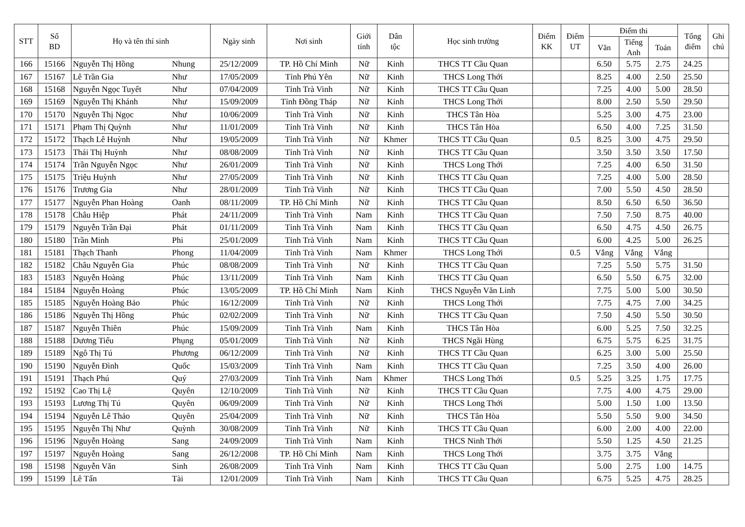| STT | Số BD | Họ và tên thí sinh | | Ngày sinh | Nơi sinh | Giới tính | Dân tộc | Học sinh trường | Điểm KK | Điểm UT | Điểm thi | | | Tổng điểm | Ghi chú |
| --- | --- | --- | --- | --- | --- | --- | --- | --- | --- | --- | --- | --- | --- | --- | --- |
| | | | | | | | | | | | Văn | Tiếng Anh | Toán | | |
| 166 | 15166 | Nguyễn Thị Hồng | Nhung | 25/12/2009 | TP. Hồ Chí Minh | Nữ | Kinh | THCS TT Cầu Quan | | | 6.50 | 5.75 | 2.75 | 24.25 | |
| 167 | 15167 | Lê Trần Gia | Như | 17/05/2009 | Tỉnh Phú Yên | Nữ | Kinh | THCS Long Thới | | | 8.25 | 4.00 | 2.50 | 25.50 | |
| 168 | 15168 | Nguyễn Ngọc Tuyết | Như | 07/04/2009 | Tỉnh Trà Vinh | Nữ | Kinh | THCS TT Cầu Quan | | | 7.25 | 4.00 | 5.00 | 28.50 | |
| 169 | 15169 | Nguyễn Thị Khánh | Như | 15/09/2009 | Tỉnh Đồng Tháp | Nữ | Kinh | THCS Long Thới | | | 8.00 | 2.50 | 5.50 | 29.50 | |
| 170 | 15170 | Nguyễn Thị Ngọc | Như | 10/06/2009 | Tỉnh Trà Vinh | Nữ | Kinh | THCS Tân Hòa | | | 5.25 | 3.00 | 4.75 | 23.00 | |
| 171 | 15171 | Phạm Thị Quỳnh | Như | 11/01/2009 | Tỉnh Trà Vinh | Nữ | Kinh | THCS Tân Hòa | | | 6.50 | 4.00 | 7.25 | 31.50 | |
| 172 | 15172 | Thạch Lê Huỳnh | Như | 19/05/2009 | Tỉnh Trà Vinh | Nữ | Khmer | THCS TT Cầu Quan | | 0.5 | 8.25 | 3.00 | 4.75 | 29.50 | |
| 173 | 15173 | Thái Thị Huỳnh | Như | 08/08/2009 | Tỉnh Trà Vinh | Nữ | Kinh | THCS TT Cầu Quan | | | 3.50 | 3.50 | 3.50 | 17.50 | |
| 174 | 15174 | Trần Nguyễn Ngọc | Như | 26/01/2009 | Tỉnh Trà Vinh | Nữ | Kinh | THCS Long Thới | | | 7.25 | 4.00 | 6.50 | 31.50 | |
| 175 | 15175 | Triệu Huỳnh | Như | 27/05/2009 | Tỉnh Trà Vinh | Nữ | Kinh | THCS TT Cầu Quan | | | 7.25 | 4.00 | 5.00 | 28.50 | |
| 176 | 15176 | Trương Gia | Như | 28/01/2009 | Tỉnh Trà Vinh | Nữ | Kinh | THCS TT Cầu Quan | | | 7.00 | 5.50 | 4.50 | 28.50 | |
| 177 | 15177 | Nguyễn Phan Hoàng | Oanh | 08/11/2009 | TP. Hồ Chí Minh | Nữ | Kinh | THCS TT Cầu Quan | | | 8.50 | 6.50 | 6.50 | 36.50 | |
| 178 | 15178 | Châu Hiệp | Phát | 24/11/2009 | Tỉnh Trà Vinh | Nam | Kinh | THCS TT Cầu Quan | | | 7.50 | 7.50 | 8.75 | 40.00 | |
| 179 | 15179 | Nguyễn Trần Đại | Phát | 01/11/2009 | Tỉnh Trà Vinh | Nam | Kinh | THCS TT Cầu Quan | | | 6.50 | 4.75 | 4.50 | 26.75 | |
| 180 | 15180 | Trần Minh | Phi | 25/01/2009 | Tỉnh Trà Vinh | Nam | Kinh | THCS TT Cầu Quan | | | 6.00 | 4.25 | 5.00 | 26.25 | |
| 181 | 15181 | Thạch Thanh | Phong | 11/04/2009 | Tỉnh Trà Vinh | Nam | Khmer | THCS Long Thới | | 0.5 | Vắng | Vắng | Vắng | | |
| 182 | 15182 | Châu Nguyễn Gia | Phúc | 08/08/2009 | Tỉnh Trà Vinh | Nữ | Kinh | THCS TT Cầu Quan | | | 7.25 | 5.50 | 5.75 | 31.50 | |
| 183 | 15183 | Nguyễn Hoàng | Phúc | 13/11/2009 | Tỉnh Trà Vinh | Nam | Kinh | THCS TT Cầu Quan | | | 6.50 | 5.50 | 6.75 | 32.00 | |
| 184 | 15184 | Nguyễn Hoàng | Phúc | 13/05/2009 | TP. Hồ Chí Minh | Nam | Kinh | THCS Nguyễn Văn Linh | | | 7.75 | 5.00 | 5.00 | 30.50 | |
| 185 | 15185 | Nguyễn Hoàng Bảo | Phúc | 16/12/2009 | Tỉnh Trà Vinh | Nữ | Kinh | THCS Long Thới | | | 7.75 | 4.75 | 7.00 | 34.25 | |
| 186 | 15186 | Nguyễn Thị Hồng | Phúc | 02/02/2009 | Tỉnh Trà Vinh | Nữ | Kinh | THCS TT Cầu Quan | | | 7.50 | 4.50 | 5.50 | 30.50 | |
| 187 | 15187 | Nguyễn Thiên | Phúc | 15/09/2009 | Tỉnh Trà Vinh | Nam | Kinh | THCS Tân Hòa | | | 6.00 | 5.25 | 7.50 | 32.25 | |
| 188 | 15188 | Dương Tiểu | Phụng | 05/01/2009 | Tỉnh Trà Vinh | Nữ | Kinh | THCS Ngãi Hùng | | | 6.75 | 5.75 | 6.25 | 31.75 | |
| 189 | 15189 | Ngô Thị Tú | Phương | 06/12/2009 | Tỉnh Trà Vinh | Nữ | Kinh | THCS TT Cầu Quan | | | 6.25 | 3.00 | 5.00 | 25.50 | |
| 190 | 15190 | Nguyễn Đình | Quốc | 15/03/2009 | Tỉnh Trà Vinh | Nam | Kinh | THCS TT Cầu Quan | | | 7.25 | 3.50 | 4.00 | 26.00 | |
| 191 | 15191 | Thạch Phú | Quý | 27/03/2009 | Tỉnh Trà Vinh | Nam | Khmer | THCS Long Thới | | 0.5 | 5.25 | 3.25 | 1.75 | 17.75 | |
| 192 | 15192 | Cao Thị Lệ | Quyên | 12/10/2009 | Tỉnh Trà Vinh | Nữ | Kinh | THCS TT Cầu Quan | | | 7.75 | 4.00 | 4.75 | 29.00 | |
| 193 | 15193 | Lương Thị Tú | Quyên | 06/09/2009 | Tỉnh Trà Vinh | Nữ | Kinh | THCS Long Thới | | | 5.00 | 1.50 | 1.00 | 13.50 | |
| 194 | 15194 | Nguyễn Lê Thảo | Quyên | 25/04/2009 | Tỉnh Trà Vinh | Nữ | Kinh | THCS Tân Hòa | | | 5.50 | 5.50 | 9.00 | 34.50 | |
| 195 | 15195 | Nguyễn Thị Như | Quỳnh | 30/08/2009 | Tỉnh Trà Vinh | Nữ | Kinh | THCS TT Cầu Quan | | | 6.00 | 2.00 | 4.00 | 22.00 | |
| 196 | 15196 | Nguyễn Hoàng | Sang | 24/09/2009 | Tỉnh Trà Vinh | Nam | Kinh | THCS Ninh Thới | | | 5.50 | 1.25 | 4.50 | 21.25 | |
| 197 | 15197 | Nguyễn Hoàng | Sang | 26/12/2008 | TP. Hồ Chí Minh | Nam | Kinh | THCS Long Thới | | | 3.75 | 3.75 | Vắng | | |
| 198 | 15198 | Nguyễn Văn | Sinh | 26/08/2009 | Tỉnh Trà Vinh | Nam | Kinh | THCS TT Cầu Quan | | | 5.00 | 2.75 | 1.00 | 14.75 | |
| 199 | 15199 | Lê Tấn | Tài | 12/01/2009 | Tỉnh Trà Vinh | Nam | Kinh | THCS TT Cầu Quan | | | 6.75 | 5.25 | 4.75 | 28.25 | |